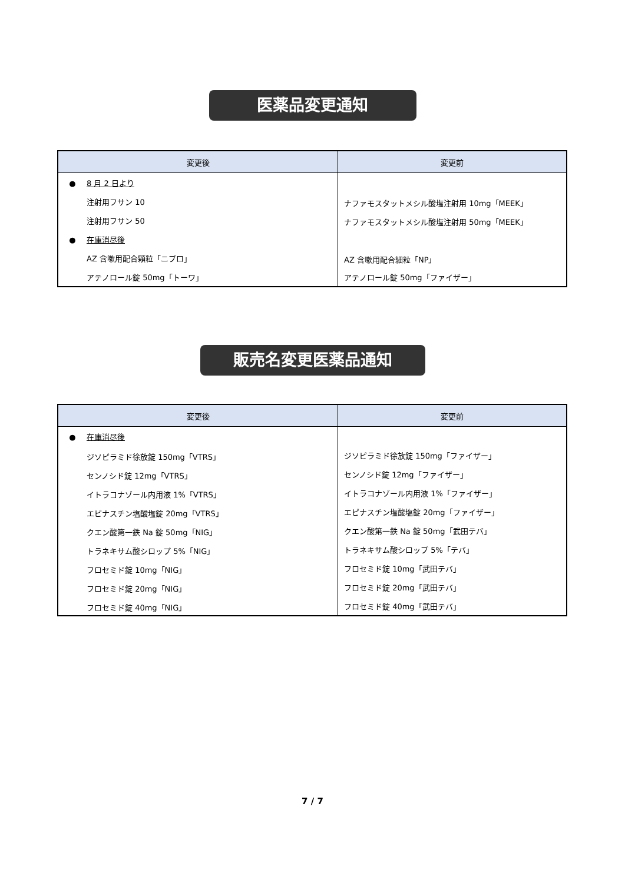医薬品変更通知
| 変更後 | 変更前 |
| --- | --- |
| ● 8 月 2 日より | |
| 注射用フサン 10 | ナファモスタットメシル酸塩注射用 10mg「MEEK」 |
| 注射用フサン 50 | ナファモスタットメシル酸塩注射用 50mg「MEEK」 |
| ● 在庫消尽後 | |
| AZ 含嗽用配合顆粒「ニプロ」 | AZ 含嗽用配合細粒「NP」 |
| アテノロール錠 50mg「トーワ」 | アテノロール錠 50mg「ファイザー」 |
販売名変更医薬品通知
| 変更後 | 変更前 |
| --- | --- |
| ● 在庫消尽後 | |
| ジソピラミド徐放錠 150mg「VTRS」 | ジソピラミド徐放錠 150mg「ファイザー」 |
| センノシド錠 12mg「VTRS」 | センノシド錠 12mg「ファイザー」 |
| イトラコナゾール内用液 1%「VTRS」 | イトラコナゾール内用液 1%「ファイザー」 |
| エピナスチン塩酸塩錠 20mg「VTRS」 | エピナスチン塩酸塩錠 20mg「ファイザー」 |
| クエン酸第一鉄 Na 錠 50mg「NIG」 | クエン酸第一鉄 Na 錠 50mg「武田テバ」 |
| トラネキサム酸シロップ 5%「NIG」 | トラネキサム酸シロップ 5%「テバ」 |
| フロセミド錠 10mg「NIG」 | フロセミド錠 10mg「武田テバ」 |
| フロセミド錠 20mg「NIG」 | フロセミド錠 20mg「武田テバ」 |
| フロセミド錠 40mg「NIG」 | フロセミド錠 40mg「武田テバ」 |
7 / 7